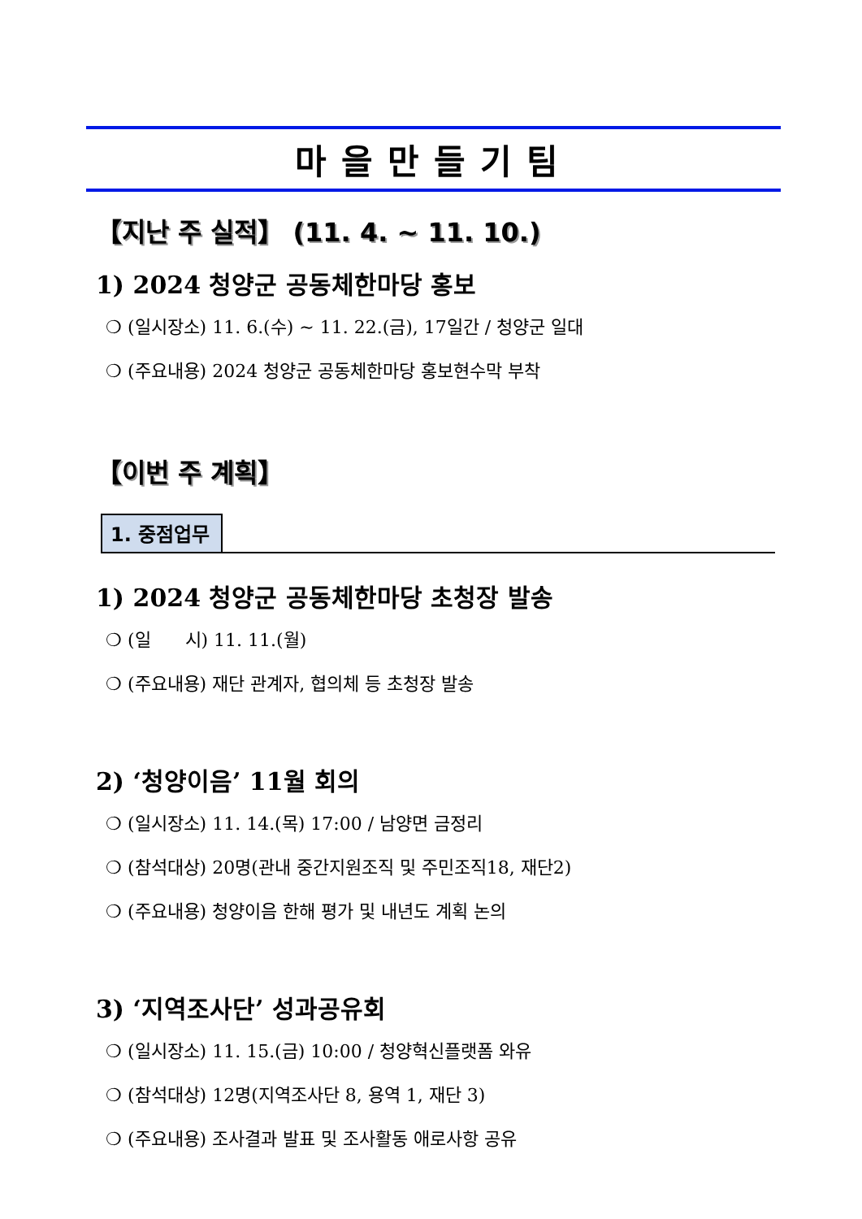마을만들기팀
【지난 주 실적】 (11. 4. ~ 11. 10.)
1) 2024 청양군 공동체한마당 홍보
❍ (일시장소) 11. 6.(수) ~ 11. 22.(금), 17일간 / 청양군 일대
❍ (주요내용) 2024 청양군 공동체한마당 홍보현수막 부착
【이번 주 계획】
1. 중점업무
1) 2024 청양군 공동체한마당 초청장 발송
❍ (일 시) 11. 11.(월)
❍ (주요내용) 재단 관계자, 협의체 등 초청장 발송
2) ‘청양이음’ 11월 회의
❍ (일시장소) 11. 14.(목) 17:00 / 남양면 금정리
❍ (참석대상) 20명(관내 중간지원조직 및 주민조직18, 재단2)
❍ (주요내용) 청양이음 한해 평가 및 내년도 계획 논의
3) ‘지역조사단’ 성과공유회
❍ (일시장소) 11. 15.(금) 10:00 / 청양혁신플랫폼 와유
❍ (참석대상) 12명(지역조사단 8, 용역 1, 재단 3)
❍ (주요내용) 조사결과 발표 및 조사활동 애로사항 공유